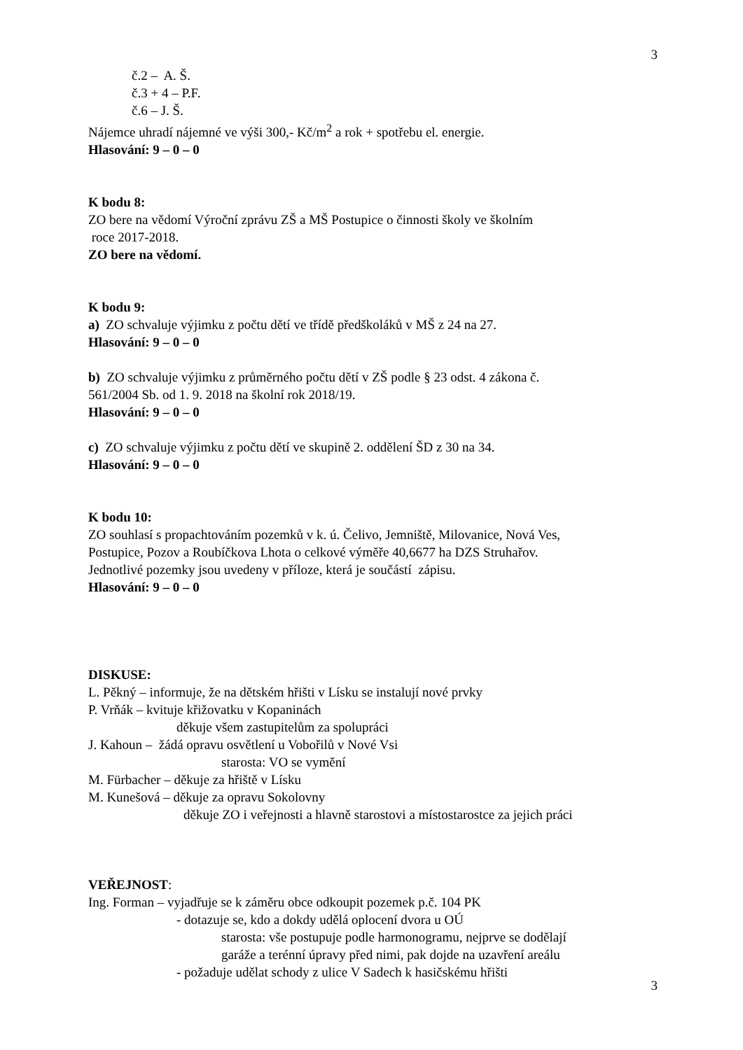3
č.2 – A. Š.
č.3 + 4 – P.F.
č.6 – J. Š.
Nájemce uhradí nájemné ve výši 300,- Kč/m<sup>2</sup> a rok + spotřebu el. energie.
Hlasování: 9 – 0 – 0
K bodu 8:
ZO bere na vědomí Výroční zprávu ZŠ a MŠ Postupice o činnosti školy ve školním
roce 2017-2018.
ZO bere na vědomí.
K bodu 9:
a) ZO schvaluje výjimku z počtu dětí ve třídě předškoláků v MŠ z 24 na 27.
Hlasování: 9 – 0 – 0
b) ZO schvaluje výjimku z průměrného počtu dětí v ZŠ podle § 23 odst. 4 zákona č.
561/2004 Sb. od 1. 9. 2018 na školní rok 2018/19.
Hlasování: 9 – 0 – 0
c) ZO schvaluje výjimku z počtu dětí ve skupině 2. oddělení ŠD z 30 na 34.
Hlasování: 9 – 0 – 0
K bodu 10:
ZO souhlasí s propachtováním pozemků v k. ú. Čelivo, Jemniště, Milovanice, Nová Ves,
Postupice, Pozov a Roubíčkova Lhota o celkové výměře 40,6677 ha DZS Struhařov.
Jednotlivé pozemky jsou uvedeny v příloze, která je součástí zápisu.
Hlasování: 9 – 0 – 0
DISKUSE:
L. Pěkný – informuje, že na dětském hřišti v Lísku se instalují nové prvky
P. Vrňák – kvituje křižovatku v Kopaninách
děkuje všem zastupitelům za spolupráci
J. Kahoun – žádá opravu osvětlení u Vobořilů v Nové Vsi
starosta: VO se vymění
M. Fürbacher – děkuje za hřiště v Lísku
M. Kunešová – děkuje za opravu Sokolovny
děkuje ZO i veřejnosti a hlavně starostovi a místostarostce za jejich práci
VEŘEJNOST:
Ing. Forman – vyjadřuje se k záměru obce odkoupit pozemek p.č. 104 PK
- dotazuje se, kdo a dokdy udělá oplocení dvora u OÚ
starosta: vše postupuje podle harmonogramu, nejprve se dodělají
garáže a terénní úpravy před nimi, pak dojde na uzavření areálu
- požaduje udělat schody z ulice V Sadech k hasičskému hřišti
3